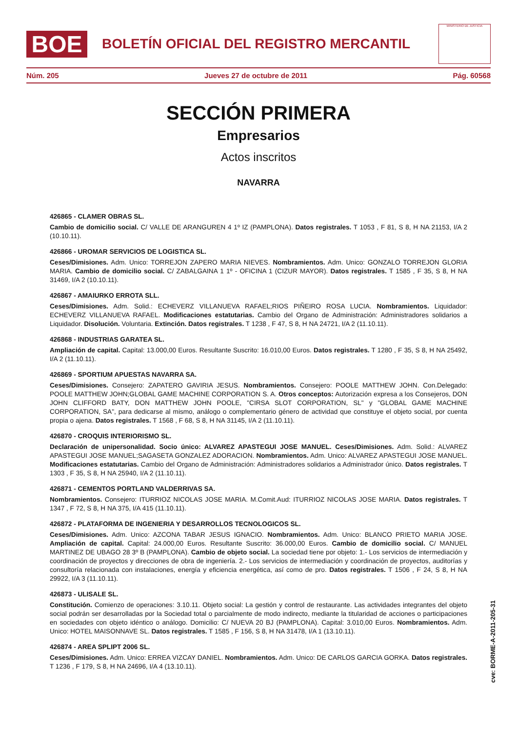BOE
BOLETÍN OFICIAL DEL REGISTRO MERCANTIL
MINISTERIO DE JUSTICIA
Núm. 205 Jueves 27 de octubre de 2011 Pág. 60568
SECCIÓN PRIMERA
Empresarios
Actos inscritos
NAVARRA
426865 - CLAMER OBRAS SL.
Cambio de domicilio social. C/ VALLE DE ARANGUREN 4 1º IZ (PAMPLONA). Datos registrales. T 1053 , F 81, S 8, H NA 21153, I/A 2 (10.10.11).
426866 - UROMAR SERVICIOS DE LOGISTICA SL.
Ceses/Dimisiones. Adm. Unico: TORREJON ZAPERO MARIA NIEVES. Nombramientos. Adm. Unico: GONZALO TORREJON GLORIA MARIA. Cambio de domicilio social. C/ ZABALGAINA 1 1º - OFICINA 1 (CIZUR MAYOR). Datos registrales. T 1585 , F 35, S 8, H NA 31469, I/A 2 (10.10.11).
426867 - AMAIURKO ERROTA SLL.
Ceses/Dimisiones. Adm. Solid.: ECHEVERZ VILLANUEVA RAFAEL;RIOS PIÑEIRO ROSA LUCIA. Nombramientos. Liquidador: ECHEVERZ VILLANUEVA RAFAEL. Modificaciones estatutarias. Cambio del Organo de Administración: Administradores solidarios a Liquidador. Disolución. Voluntaria. Extinción. Datos registrales. T 1238 , F 47, S 8, H NA 24721, I/A 2 (11.10.11).
426868 - INDUSTRIAS GARATEA SL.
Ampliación de capital. Capital: 13.000,00 Euros. Resultante Suscrito: 16.010,00 Euros. Datos registrales. T 1280 , F 35, S 8, H NA 25492, I/A 2 (11.10.11).
426869 - SPORTIUM APUESTAS NAVARRA SA.
Ceses/Dimisiones. Consejero: ZAPATERO GAVIRIA JESUS. Nombramientos. Consejero: POOLE MATTHEW JOHN. Con.Delegado: POOLE MATTHEW JOHN;GLOBAL GAME MACHINE CORPORATION S. A. Otros conceptos: Autorización expresa a los Consejeros, DON JOHN CLIFFORD BATY, DON MATTHEW JOHN POOLE, "CIRSA SLOT CORPORATION, SL" y "GLOBAL GAME MACHINE CORPORATION, SA", para dedicarse al mismo, análogo o complementario género de actividad que constituye el objeto social, por cuenta propia o ajena. Datos registrales. T 1568 , F 68, S 8, H NA 31145, I/A 2 (11.10.11).
426870 - CROQUIS INTERIORISMO SL.
Declaración de unipersonalidad. Socio único: ALVAREZ APASTEGUI JOSE MANUEL. Ceses/Dimisiones. Adm. Solid.: ALVAREZ APASTEGUI JOSE MANUEL;SAGASETA GONZALEZ ADORACION. Nombramientos. Adm. Unico: ALVAREZ APASTEGUI JOSE MANUEL. Modificaciones estatutarias. Cambio del Organo de Administración: Administradores solidarios a Administrador único. Datos registrales. T 1303 , F 35, S 8, H NA 25940, I/A 2 (11.10.11).
426871 - CEMENTOS PORTLAND VALDERRIVAS SA.
Nombramientos. Consejero: ITURRIOZ NICOLAS JOSE MARIA. M.Comit.Aud: ITURRIOZ NICOLAS JOSE MARIA. Datos registrales. T 1347 , F 72, S 8, H NA 375, I/A 415 (11.10.11).
426872 - PLATAFORMA DE INGENIERIA Y DESARROLLOS TECNOLOGICOS SL.
Ceses/Dimisiones. Adm. Unico: AZCONA TABAR JESUS IGNACIO. Nombramientos. Adm. Unico: BLANCO PRIETO MARIA JOSE. Ampliación de capital. Capital: 24.000,00 Euros. Resultante Suscrito: 36.000,00 Euros. Cambio de domicilio social. C/ MANUEL MARTINEZ DE UBAGO 28 3º B (PAMPLONA). Cambio de objeto social. La sociedad tiene por objeto: 1.- Los servicios de intermediación y coordinación de proyectos y direcciones de obra de ingeniería. 2.- Los servicios de intermediación y coordinación de proyectos, auditorías y consultoría relacionada con instalaciones, energía y eficiencia energética, así como de pro. Datos registrales. T 1506 , F 24, S 8, H NA 29922, I/A 3 (11.10.11).
426873 - ULISALE SL.
Constitución. Comienzo de operaciones: 3.10.11. Objeto social: La gestión y control de restaurante. Las actividades integrantes del objeto social podrán ser desarrolladas por la Sociedad total o parcialmente de modo indirecto, mediante la titularidad de acciones o participaciones en sociedades con objeto idéntico o análogo. Domicilio: C/ NUEVA 20 BJ (PAMPLONA). Capital: 3.010,00 Euros. Nombramientos. Adm. Unico: HOTEL MAISONNAVE SL. Datos registrales. T 1585 , F 156, S 8, H NA 31478, I/A 1 (13.10.11).
426874 - AREA SPLIPT 2006 SL.
Ceses/Dimisiones. Adm. Unico: ERREA VIZCAY DANIEL. Nombramientos. Adm. Unico: DE CARLOS GARCIA GORKA. Datos registrales. T 1236 , F 179, S 8, H NA 24696, I/A 4 (13.10.11).
cve: BORME-A-2011-205-31